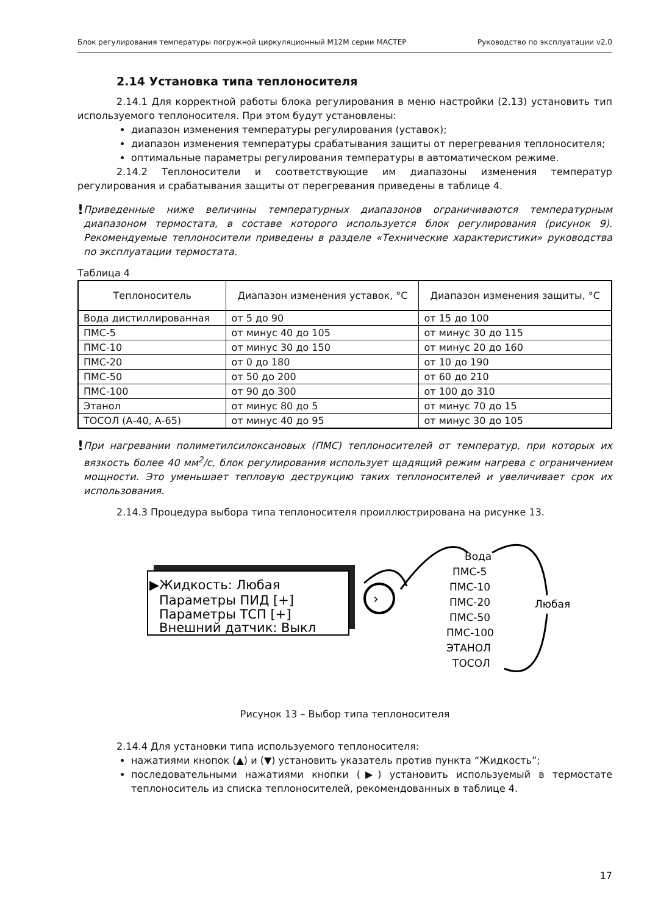Блок регулирования температуры погружной циркуляционный М12М серии МАСТЕР Руководство по эксплуатации v2.0
2.14 Установка типа теплоносителя
2.14.1 Для корректной работы блока регулирования в меню настройки (2.13) установить тип используемого теплоносителя. При этом будут установлены:
диапазон изменения температуры регулирования (уставок);
диапазон изменения температуры срабатывания защиты от перегревания теплоносителя;
оптимальные параметры регулирования температуры в автоматическом режиме.
2.14.2 Теплоносители и соответствующие им диапазоны изменения температур регулирования и срабатывания защиты от перегревания приведены в таблице 4.
!
Приведенные ниже величины температурных диапазонов ограничиваются температурным диапазоном термостата, в составе которого используется блок регулирования (рисунок 9). Рекомендуемые теплоносители приведены в разделе «Технические характеристики» руководства по эксплуатации термостата.
Таблица 4
| Теплоноситель | Диапазон изменения уставок, °С | Диапазон изменения защиты, °С |
| --- | --- | --- |
| Вода дистиллированная | от 5 до 90 | от 15 до 100 |
| ПМС-5 | от минус 40 до 105 | от минус 30 до 115 |
| ПМС-10 | от минус 30 до 150 | от минус 20 до 160 |
| ПМС-20 | от 0 до 180 | от 10 до 190 |
| ПМС-50 | от 50 до 200 | от 60 до 210 |
| ПМС-100 | от 90 до 300 | от 100 до 310 |
| Этанол | от минус 80 до 5 | от минус 70 до 15 |
| ТОСОЛ (А-40, А-65) | от минус 40 до 95 | от минус 30 до 105 |
!
При нагревании полиметилсилоксановых (ПМС) теплоносителей от температур, при которых их вязкость более 40 мм<sup>2</sup>/с, блок регулирования использует щадящий режим нагрева с ограничением мощности. Это уменьшает тепловую деструкцию таких теплоносителей и увеличивает срок их использования.
2.14.3 Процедура выбора типа теплоносителя проиллюстрирована на рисунке 13.
▶Жидкость: Любая
Параметры ПИД [+]
Параметры ТСП [+]
Внешний датчик: Выкл
›
Вода
ПМС-5
ПМС-10
ПМС-20
ПМС-50
ПМС-100
ЭТАНОЛ
ТОСОЛ
Любая
Рисунок 13 – Выбор типа теплоносителя
2.14.4 Для установки типа используемого теплоносителя:
нажатиями кнопок (▲) и (▼) установить указатель против пункта “Жидкость”;
последовательными нажатиями кнопки (▶) установить используемый в термостате теплоноситель из списка теплоносителей, рекомендованных в таблице 4.
17